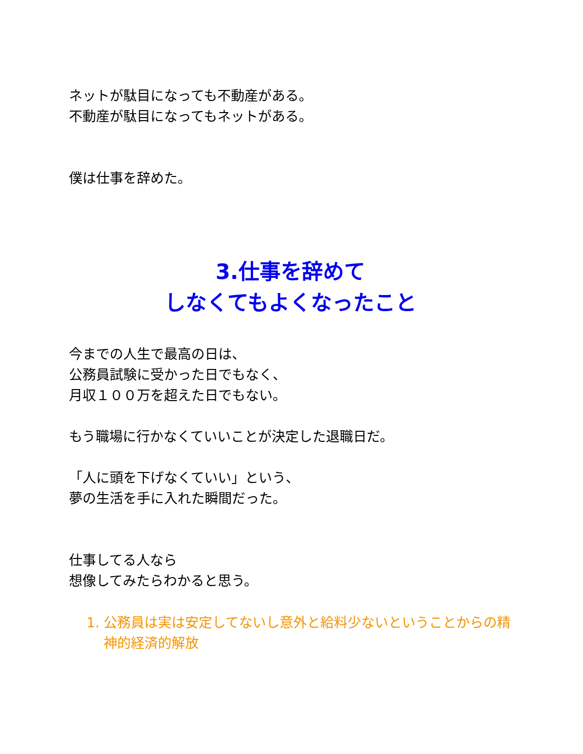ネットが駄目になっても不動産がある。
不動産が駄目になってもネットがある。
僕は仕事を辞めた。
3.仕事を辞めて
しなくてもよくなったこと
今までの人生で最高の日は、
公務員試験に受かった日でもなく、
月収１００万を超えた日でもない。
もう職場に行かなくていいことが決定した退職日だ。
「人に頭を下げなくていい」という、
夢の生活を手に入れた瞬間だった。
仕事してる人なら
想像してみたらわかると思う。
1. 公務員は実は安定してないし意外と給料少ないということからの精神的経済的解放